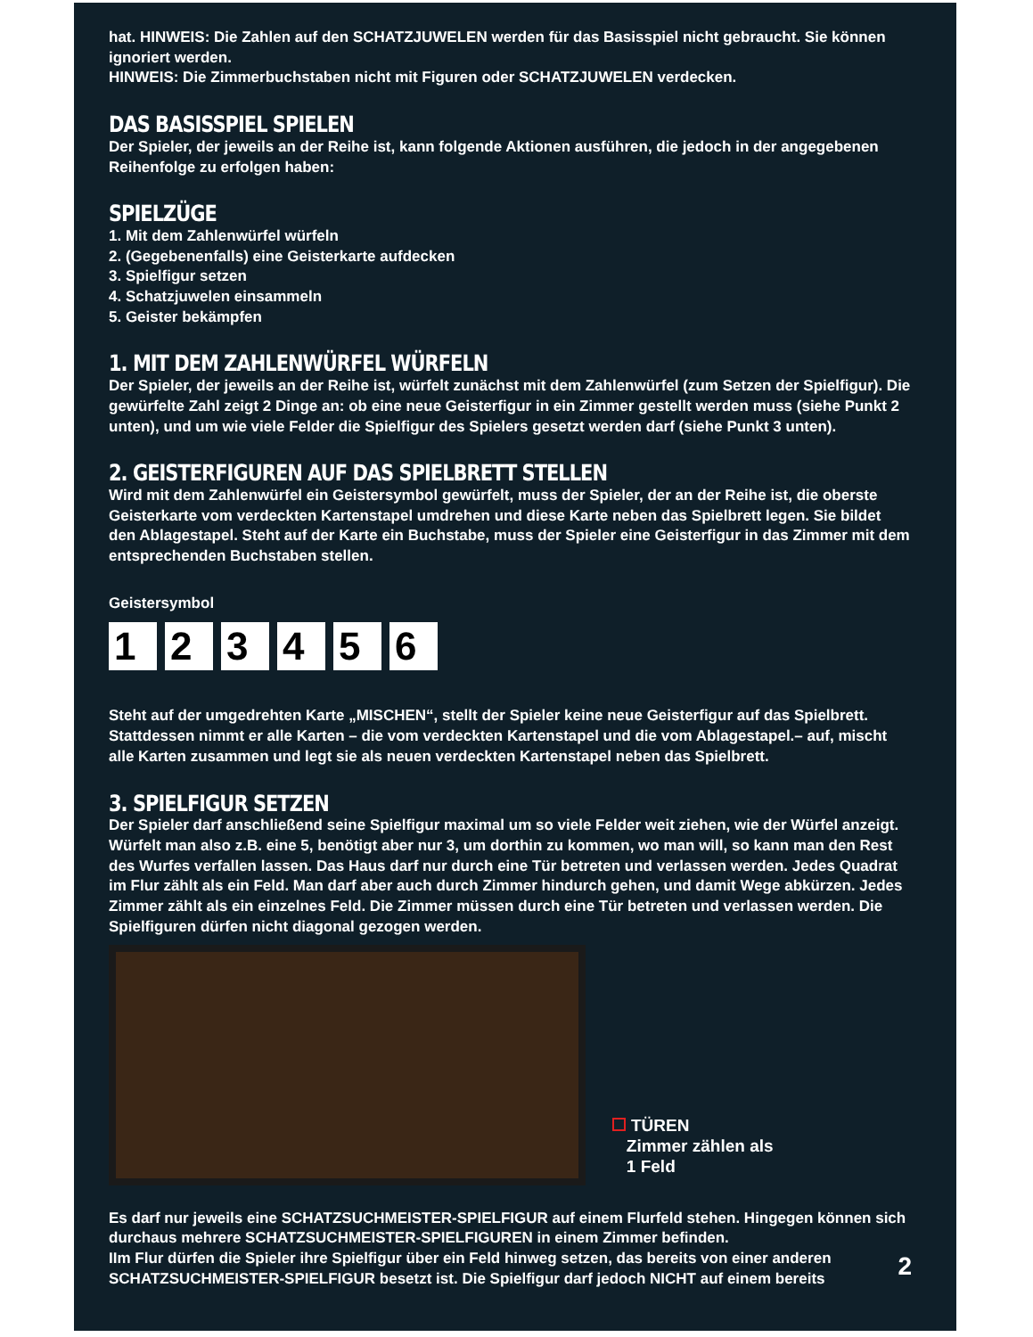hat. HINWEIS: Die Zahlen auf den SCHATZJUWELEN werden für das Basisspiel nicht gebraucht. Sie können ignoriert werden.
HINWEIS: Die Zimmerbuchstaben nicht mit Figuren oder SCHATZJUWELEN verdecken.
DAS BASISSPIEL SPIELEN
Der Spieler, der jeweils an der Reihe ist, kann folgende Aktionen ausführen, die jedoch in der angegebenen Reihenfolge zu erfolgen haben:
SPIELZÜGE
1. Mit dem Zahlenwürfel würfeln
2. (Gegebenenfalls) eine Geisterkarte aufdecken
3. Spielfigur setzen
4. Schatzjuwelen einsammeln
5. Geister bekämpfen
1. MIT DEM ZAHLENWÜRFEL WÜRFELN
Der Spieler, der jeweils an der Reihe ist, würfelt zunächst mit dem Zahlenwürfel (zum Setzen der Spielfigur). Die gewürfelte Zahl zeigt 2 Dinge an: ob eine neue Geisterfigur in ein Zimmer gestellt werden muss (siehe Punkt 2 unten), und um wie viele Felder die Spielfigur des Spielers gesetzt werden darf (siehe Punkt 3 unten).
2. GEISTERFIGUREN AUF DAS SPIELBRETT STELLEN
Wird mit dem Zahlenwürfel ein Geistersymbol gewürfelt, muss der Spieler, der an der Reihe ist, die oberste Geisterkarte vom verdeckten Kartenstapel umdrehen und diese Karte neben das Spielbrett legen. Sie bildet den Ablagestapel. Steht auf der Karte ein Buchstabe, muss der Spieler eine Geisterfigur in das Zimmer mit dem entsprechenden Buchstaben stellen.
Geistersymbol
1 2 3 4 5 6
Steht auf der umgedrehten Karte „MISCHEN“, stellt der Spieler keine neue Geisterfigur auf das Spielbrett. Stattdessen nimmt er alle Karten – die vom verdeckten Kartenstapel und die vom Ablagestapel.– auf, mischt alle Karten zusammen und legt sie als neuen verdeckten Kartenstapel neben das Spielbrett.
3. SPIELFIGUR SETZEN
Der Spieler darf anschließend seine Spielfigur maximal um so viele Felder weit ziehen, wie der Würfel anzeigt. Würfelt man also z.B. eine 5, benötigt aber nur 3, um dorthin zu kommen, wo man will, so kann man den Rest des Wurfes verfallen lassen. Das Haus darf nur durch eine Tür betreten und verlassen werden. Jedes Quadrat im Flur zählt als ein Feld. Man darf aber auch durch Zimmer hindurch gehen, und damit Wege abkürzen. Jedes Zimmer zählt als ein einzelnes Feld. Die Zimmer müssen durch eine Tür betreten und verlassen werden. Die Spielfiguren dürfen nicht diagonal gezogen werden.
TÜREN
Zimmer zählen als
1 Feld
Es darf nur jeweils eine SCHATZSUCHMEISTER-SPIELFIGUR auf einem Flurfeld stehen. Hingegen können sich durchaus mehrere SCHATZSUCHMEISTER-SPIELFIGUREN in einem Zimmer befinden.
IIm Flur dürfen die Spieler ihre Spielfigur über ein Feld hinweg setzen, das bereits von einer anderen SCHATZSUCHMEISTER-SPIELFIGUR besetzt ist. Die Spielfigur darf jedoch NICHT auf einem bereits
2